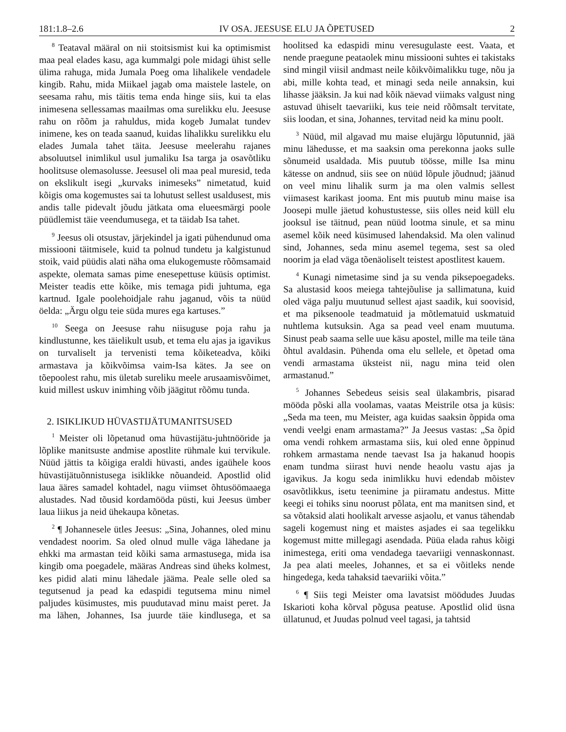181:1.8–2.6 IV OSA. JEESUSE ELU JA ÕPETUSED 2
<sup>8</sup> Teataval määral on nii stoitsismist kui ka optimismist maa peal elades kasu, aga kummalgi pole midagi ühist selle ülima rahuga, mida Jumala Poeg oma lihalikele vendadele kingib. Rahu, mida Miikael jagab oma maistele lastele, on seesama rahu, mis täitis tema enda hinge siis, kui ta elas inimesena sellessamas maailmas oma surelikku elu. Jeesuse rahu on rõõm ja rahuldus, mida kogeb Jumalat tundev inimene, kes on teada saanud, kuidas lihalikku surelikku elu elades Jumala tahet täita. Jeesuse meelerahu rajanes absoluutsel inimlikul usul jumaliku Isa targa ja osavõtliku hoolitsuse olemasolusse. Jeesusel oli maa peal muresid, teda on ekslikult isegi „kurvaks inimeseks” nimetatud, kuid kõigis oma kogemustes sai ta lohutust sellest usaldusest, mis andis talle pidevalt jõudu jätkata oma elueesmärgi poole püüdlemist täie veendumusega, et ta täidab Isa tahet.
<sup>9</sup> Jeesus oli otsustav, järjekindel ja igati pühendunud oma missiooni täitmisele, kuid ta polnud tundetu ja kalgistunud stoik, vaid püüdis alati näha oma elukogemuste rõõmsamaid aspekte, olemata samas pime enesepettuse küüsis optimist. Meister teadis ette kõike, mis temaga pidi juhtuma, ega kartnud. Igale poolehoidjale rahu jaganud, võis ta nüüd öelda: „Ärgu olgu teie süda mures ega kartuses.”
<sup>10</sup> Seega on Jeesuse rahu niisuguse poja rahu ja kindlustunne, kes täielikult usub, et tema elu ajas ja igavikus on turvaliselt ja tervenisti tema kõiketeadva, kõiki armastava ja kõikvõimsa vaim-Isa kätes. Ja see on tõepoolest rahu, mis ületab sureliku meele arusaamisvõimet, kuid millest uskuv inimhing võib jäägitut rõõmu tunda.
2. ISIKLIKUD HÜVASTIJÄTUMANITSUSED
<sup>1</sup> Meister oli lõpetanud oma hüvastijätu-juhtnööride ja lõplike manitsuste andmise apostlite rühmale kui tervikule. Nüüd jättis ta kõigiga eraldi hüvasti, andes igaühele koos hüvastijätuõnnistusega isiklikke nõuandeid. Apostlid olid laua ääres samadel kohtadel, nagu viimset õhtusöömaaega alustades. Nad tõusid kordamööda püsti, kui Jeesus ümber laua liikus ja neid ühekaupa kõnetas.
<sup>2</sup> ¶ Johannesele ütles Jeesus: „Sina, Johannes, oled minu vendadest noorim. Sa oled olnud mulle väga lähedane ja ehkki ma armastan teid kõiki sama armastusega, mida isa kingib oma poegadele, määras Andreas sind üheks kolmest, kes pidid alati minu lähedale jääma. Peale selle oled sa tegutsenud ja pead ka edaspidi tegutsema minu nimel paljudes küsimustes, mis puudutavad minu maist peret. Ja ma lähen, Johannes, Isa juurde täie kindlusega, et sa hoolitsed ka edaspidi minu veresugulaste eest. Vaata, et nende praegune peataolek minu missiooni suhtes ei takistaks sind mingil viisil andmast neile kõikvõimalikku tuge, nõu ja abi, mille kohta tead, et minagi seda neile annaksin, kui lihasse jääksin. Ja kui nad kõik näevad viimaks valgust ning astuvad ühiselt taevariiki, kus teie neid rõõmsalt tervitate, siis loodan, et sina, Johannes, tervitad neid ka minu poolt.
<sup>3</sup> Nüüd, mil algavad mu maise elujärgu lõputunnid, jää minu lähedusse, et ma saaksin oma perekonna jaoks sulle sõnumeid usaldada. Mis puutub töösse, mille Isa minu kätesse on andnud, siis see on nüüd lõpule jõudnud; jäänud on veel minu lihalik surm ja ma olen valmis sellest viimasest karikast jooma. Ent mis puutub minu maise isa Joosepi mulle jäetud kohustustesse, siis olles neid küll elu jooksul ise täitnud, pean nüüd lootma sinule, et sa minu asemel kõik need küsimused lahendaksid. Ma olen valinud sind, Johannes, seda minu asemel tegema, sest sa oled noorim ja elad väga tõenäoliselt teistest apostlitest kauem.
<sup>4</sup> Kunagi nimetasime sind ja su venda piksepoegadeks. Sa alustasid koos meiega tahtejõulise ja sallimatuna, kuid oled väga palju muutunud sellest ajast saadik, kui soovisid, et ma piksenoole teadmatuid ja mõtlematuid uskmatuid nuhtlema kutsuksin. Aga sa pead veel enam muutuma. Sinust peab saama selle uue käsu apostel, mille ma teile täna õhtul avaldasin. Pühenda oma elu sellele, et õpetad oma vendi armastama üksteist nii, nagu mina teid olen armastanud.”
<sup>5</sup> Johannes Sebedeus seisis seal ülakambris, pisarad mööda põski alla voolamas, vaatas Meistrile otsa ja küsis: „Seda ma teen, mu Meister, aga kuidas saaksin õppida oma vendi veelgi enam armastama?” Ja Jeesus vastas: „Sa õpid oma vendi rohkem armastama siis, kui oled enne õppinud rohkem armastama nende taevast Isa ja hakanud hoopis enam tundma siirast huvi nende heaolu vastu ajas ja igavikus. Ja kogu seda inimlikku huvi edendab mõistev osavõtlikkus, isetu teenimine ja piiramatu andestus. Mitte keegi ei tohiks sinu noorust põlata, ent ma manitsen sind, et sa võtaksid alati hoolikalt arvesse asjaolu, et vanus tähendab sageli kogemust ning et maistes asjades ei saa tegelikku kogemust mitte millegagi asendada. Püüa elada rahus kõigi inimestega, eriti oma vendadega taevariigi vennaskonnast. Ja pea alati meeles, Johannes, et sa ei võitleks nende hingedega, keda tahaksid taevariiki võita.”
<sup>6</sup> ¶ Siis tegi Meister oma lavatsist möödudes Juudas Iskarioti koha kõrval põgusa peatuse. Apostlid olid üsna üllatunud, et Juudas polnud veel tagasi, ja tahtsid